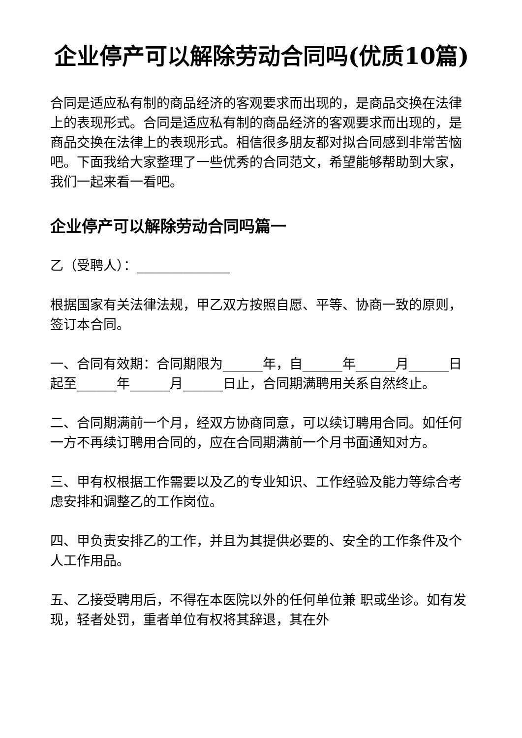企业停产可以解除劳动合同吗(优质10篇)
合同是适应私有制的商品经济的客观要求而出现的，是商品交换在法律上的表现形式。合同是适应私有制的商品经济的客观要求而出现的，是商品交换在法律上的表现形式。相信很多朋友都对拟合同感到非常苦恼吧。下面我给大家整理了一些优秀的合同范文，希望能够帮助到大家，我们一起来看一看吧。
企业停产可以解除劳动合同吗篇一
乙（受聘人）：______________
根据国家有关法律法规，甲乙双方按照自愿、平等、协商一致的原则，签订本合同。
一、合同有效期：合同期限为______年，自______年______月______日起至______年______月______日止，合同期满聘用关系自然终止。
二、合同期满前一个月，经双方协商同意，可以续订聘用合同。如任何一方不再续订聘用合同的，应在合同期满前一个月书面通知对方。
三、甲有权根据工作需要以及乙的专业知识、工作经验及能力等综合考虑安排和调整乙的工作岗位。
四、甲负责安排乙的工作，并且为其提供必要的、安全的工作条件及个人工作用品。
五、乙接受聘用后，不得在本医院以外的任何单位兼 职或坐诊。如有发现，轻者处罚，重者单位有权将其辞退，其在外